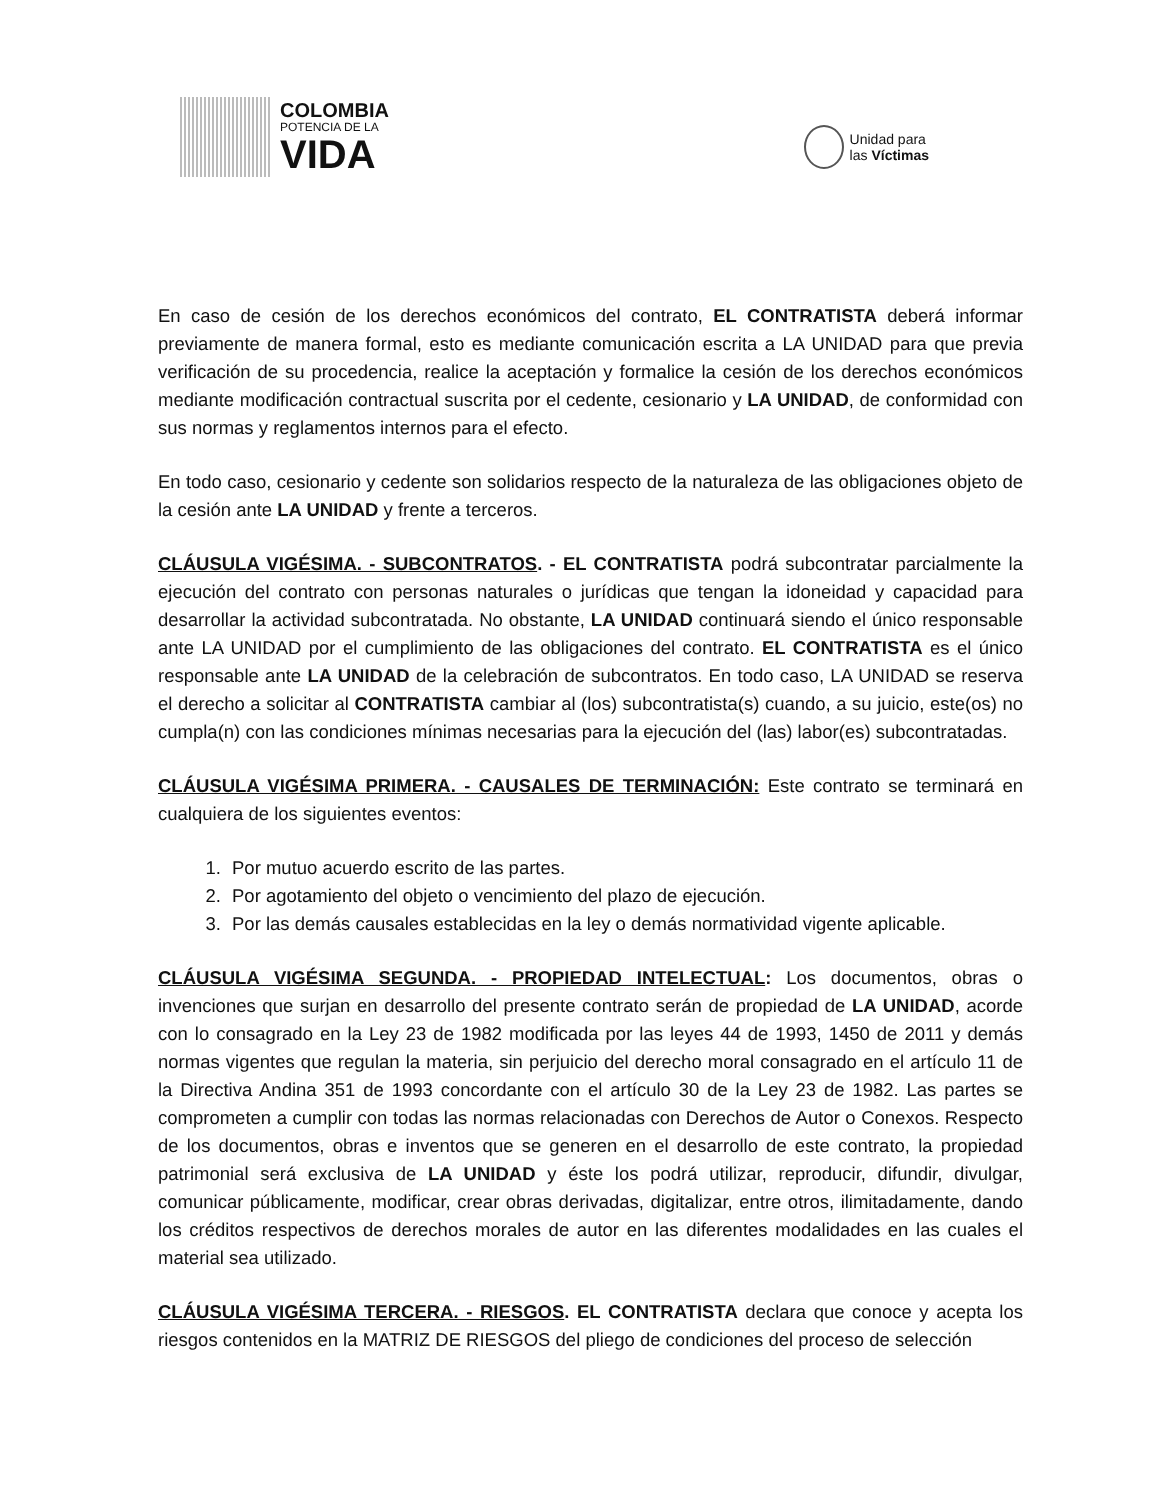COLOMBIA
POTENCIA DE LA
VIDA
Unidad para
las Víctimas
En caso de cesión de los derechos económicos del contrato, EL CONTRATISTA deberá informar previamente de manera formal, esto es mediante comunicación escrita a LA UNIDAD para que previa verificación de su procedencia, realice la aceptación y formalice la cesión de los derechos económicos mediante modificación contractual suscrita por el cedente, cesionario y LA UNIDAD, de conformidad con sus normas y reglamentos internos para el efecto.
En todo caso, cesionario y cedente son solidarios respecto de la naturaleza de las obligaciones objeto de la cesión ante LA UNIDAD y frente a terceros.
CLÁUSULA VIGÉSIMA. - SUBCONTRATOS. - EL CONTRATISTA podrá subcontratar parcialmente la ejecución del contrato con personas naturales o jurídicas que tengan la idoneidad y capacidad para desarrollar la actividad subcontratada. No obstante, LA UNIDAD continuará siendo el único responsable ante LA UNIDAD por el cumplimiento de las obligaciones del contrato. EL CONTRATISTA es el único responsable ante LA UNIDAD de la celebración de subcontratos. En todo caso, LA UNIDAD se reserva el derecho a solicitar al CONTRATISTA cambiar al (los) subcontratista(s) cuando, a su juicio, este(os) no cumpla(n) con las condiciones mínimas necesarias para la ejecución del (las) labor(es) subcontratadas.
CLÁUSULA VIGÉSIMA PRIMERA. - CAUSALES DE TERMINACIÓN: Este contrato se terminará en cualquiera de los siguientes eventos:
1. Por mutuo acuerdo escrito de las partes.
2. Por agotamiento del objeto o vencimiento del plazo de ejecución.
3. Por las demás causales establecidas en la ley o demás normatividad vigente aplicable.
CLÁUSULA VIGÉSIMA SEGUNDA. - PROPIEDAD INTELECTUAL: Los documentos, obras o invenciones que surjan en desarrollo del presente contrato serán de propiedad de LA UNIDAD, acorde con lo consagrado en la Ley 23 de 1982 modificada por las leyes 44 de 1993, 1450 de 2011 y demás normas vigentes que regulan la materia, sin perjuicio del derecho moral consagrado en el artículo 11 de la Directiva Andina 351 de 1993 concordante con el artículo 30 de la Ley 23 de 1982. Las partes se comprometen a cumplir con todas las normas relacionadas con Derechos de Autor o Conexos. Respecto de los documentos, obras e inventos que se generen en el desarrollo de este contrato, la propiedad patrimonial será exclusiva de LA UNIDAD y éste los podrá utilizar, reproducir, difundir, divulgar, comunicar públicamente, modificar, crear obras derivadas, digitalizar, entre otros, ilimitadamente, dando los créditos respectivos de derechos morales de autor en las diferentes modalidades en las cuales el material sea utilizado.
CLÁUSULA VIGÉSIMA TERCERA. - RIESGOS. EL CONTRATISTA declara que conoce y acepta los riesgos contenidos en la MATRIZ DE RIESGOS del pliego de condiciones del proceso de selección